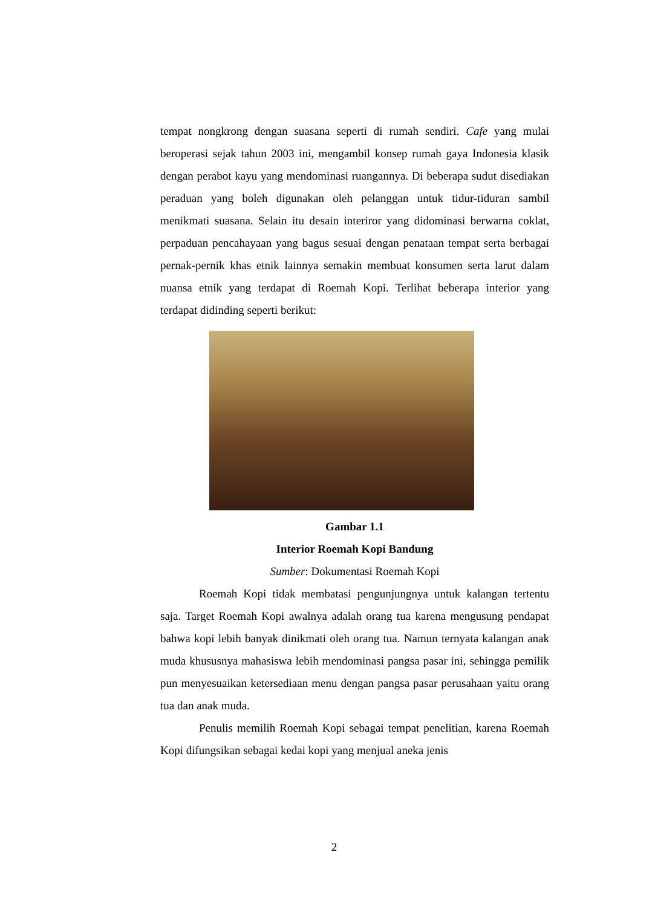tempat nongkrong dengan suasana seperti di rumah sendiri. Cafe yang mulai beroperasi sejak tahun 2003 ini, mengambil konsep rumah gaya Indonesia klasik dengan perabot kayu yang mendominasi ruangannya. Di beberapa sudut disediakan peraduan yang boleh digunakan oleh pelanggan untuk tidur-tiduran sambil menikmati suasana. Selain itu desain interiror yang didominasi berwarna coklat, perpaduan pencahayaan yang bagus sesuai dengan penataan tempat serta berbagai pernak-pernik khas etnik lainnya semakin membuat konsumen serta larut dalam nuansa etnik yang terdapat di Roemah Kopi. Terlihat beberapa interior yang terdapat didinding seperti berikut:
Gambar 1.1
Interior Roemah Kopi Bandung
Sumber: Dokumentasi Roemah Kopi
Roemah Kopi tidak membatasi pengunjungnya untuk kalangan tertentu saja. Target Roemah Kopi awalnya adalah orang tua karena mengusung pendapat bahwa kopi lebih banyak dinikmati oleh orang tua. Namun ternyata kalangan anak muda khususnya mahasiswa lebih mendominasi pangsa pasar ini, sehingga pemilik pun menyesuaikan ketersediaan menu dengan pangsa pasar perusahaan yaitu orang tua dan anak muda.
Penulis memilih Roemah Kopi sebagai tempat penelitian, karena Roemah Kopi difungsikan sebagai kedai kopi yang menjual aneka jenis
2